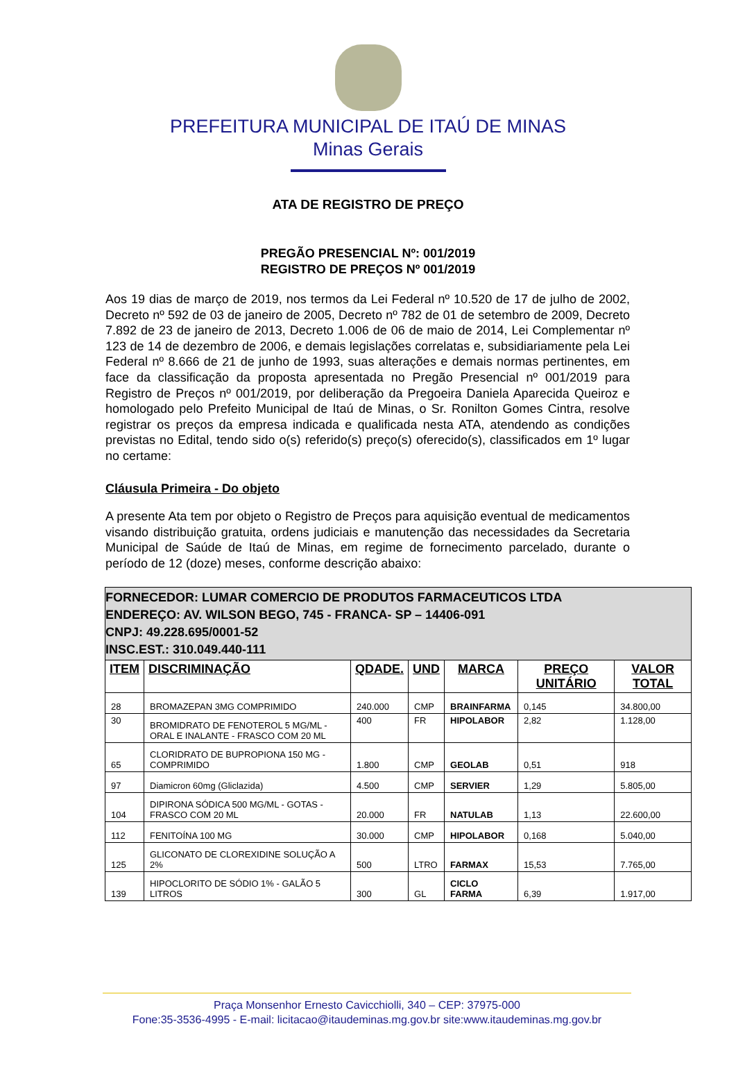PREFEITURA MUNICIPAL DE ITAÚ DE MINAS
Minas Gerais
ATA DE REGISTRO DE PREÇO
PREGÃO PRESENCIAL Nº: 001/2019
REGISTRO DE PREÇOS Nº 001/2019
Aos 19 dias de março de 2019, nos termos da Lei Federal nº 10.520 de 17 de julho de 2002, Decreto nº 592 de 03 de janeiro de 2005, Decreto nº 782 de 01 de setembro de 2009, Decreto 7.892 de 23 de janeiro de 2013, Decreto 1.006 de 06 de maio de 2014, Lei Complementar nº 123 de 14 de dezembro de 2006, e demais legislações correlatas e, subsidiariamente pela Lei Federal nº 8.666 de 21 de junho de 1993, suas alterações e demais normas pertinentes, em face da classificação da proposta apresentada no Pregão Presencial nº 001/2019 para Registro de Preços nº 001/2019, por deliberação da Pregoeira Daniela Aparecida Queiroz e homologado pelo Prefeito Municipal de Itaú de Minas, o Sr. Ronilton Gomes Cintra, resolve registrar os preços da empresa indicada e qualificada nesta ATA, atendendo as condições previstas no Edital, tendo sido o(s) referido(s) preço(s) oferecido(s), classificados em 1º lugar no certame:
Cláusula Primeira - Do objeto
A presente Ata tem por objeto o Registro de Preços para aquisição eventual de medicamentos visando distribuição gratuita, ordens judiciais e manutenção das necessidades da Secretaria Municipal de Saúde de Itaú de Minas, em regime de fornecimento parcelado, durante o período de 12 (doze) meses, conforme descrição abaixo:
| FORNECEDOR: LUMAR COMERCIO DE PRODUTOS FARMACEUTICOS LTDA ENDEREÇO: AV. WILSON BEGO, 745 - FRANCA- SP – 14406-091 CNPJ: 49.228.695/0001-52 INSC.EST.: 310.049.440-111 | | | | | | |
| ITEM | DISCRIMINAÇÃO | QDADE. | UND | MARCA | PREÇO UNITÁRIO | VALOR TOTAL |
| 28 | BROMAZEPAN 3MG COMPRIMIDO | 240.000 | CMP | BRAINFARMA | 0,145 | 34.800,00 |
| 30 | BROMIDRATO DE FENOTEROL 5 MG/ML - ORAL E INALANTE - FRASCO COM 20 ML | 400 | FR | HIPOLABOR | 2,82 | 1.128,00 |
| 65 | CLORIDRATO DE BUPROPIONA 150 MG - COMPRIMIDO | 1.800 | CMP | GEOLAB | 0,51 | 918 |
| 97 | Diamicron 60mg (Gliclazida) | 4.500 | CMP | SERVIER | 1,29 | 5.805,00 |
| 104 | DIPIRONA SÓDICA 500 MG/ML - GOTAS - FRASCO COM 20 ML | 20.000 | FR | NATULAB | 1,13 | 22.600,00 |
| 112 | FENITOÍNA 100 MG | 30.000 | CMP | HIPOLABOR | 0,168 | 5.040,00 |
| 125 | GLICONATO DE CLOREXIDINE SOLUÇÃO A 2% | 500 | LTRO | FARMAX | 15,53 | 7.765,00 |
| 139 | HIPOCLORITO DE SÓDIO 1% - GALÃO 5 LITROS | 300 | GL | CICLO FARMA | 6,39 | 1.917,00 |
Praça Monsenhor Ernesto Cavicchiolli, 340 – CEP: 37975-000
Fone:35-3536-4995 - E-mail: licitacao@itaudeminas.mg.gov.br site:www.itaudeminas.mg.gov.br